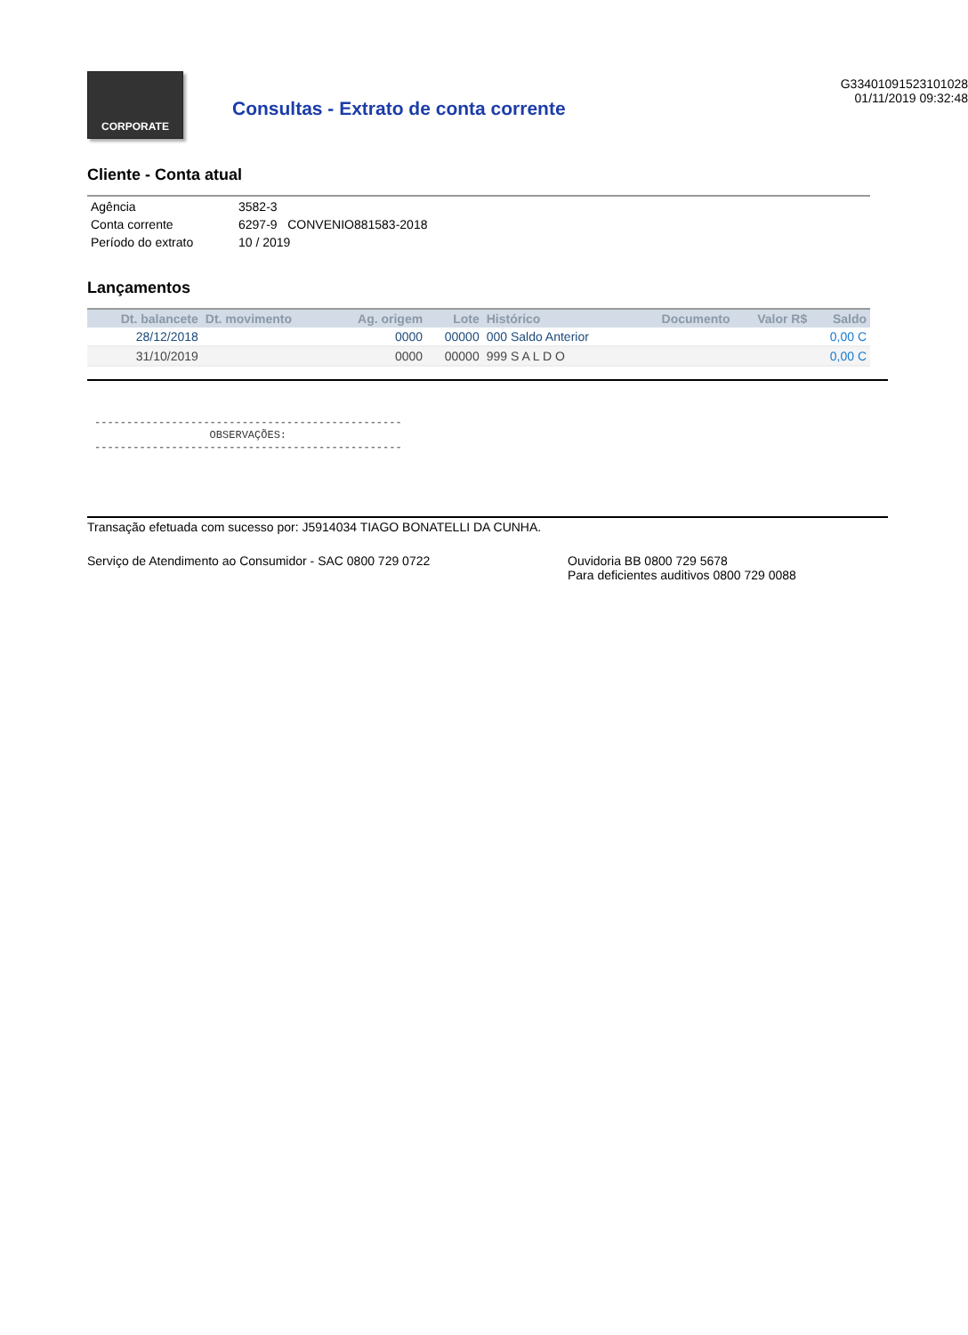CORPORATE
Consultas - Extrato de conta corrente
G33401091523101028
01/11/2019 09:32:48
Cliente - Conta atual
| Agência | 3582-3 |
| Conta corrente | 6297-9 CONVENIO881583-2018 |
| Período do extrato | 10 / 2019 |
Lançamentos
| Dt. balancete | Dt. movimento | Ag. origem | Lote | Histórico | Documento | Valor R$ | Saldo |
| --- | --- | --- | --- | --- | --- | --- | --- |
| 28/12/2018 | | 0000 | 00000 | 000 Saldo Anterior | | | 0,00 C |
| 31/10/2019 | | 0000 | 00000 | 999 S A L D O | | | 0,00 C |
------------------------------------------------ OBSERVAÇÕES: ------------------------------------------------
Transação efetuada com sucesso por: J5914034 TIAGO BONATELLI DA CUNHA.
Serviço de Atendimento ao Consumidor - SAC 0800 729 0722 Ouvidoria BB 0800 729 5678
Para deficientes auditivos 0800 729 0088